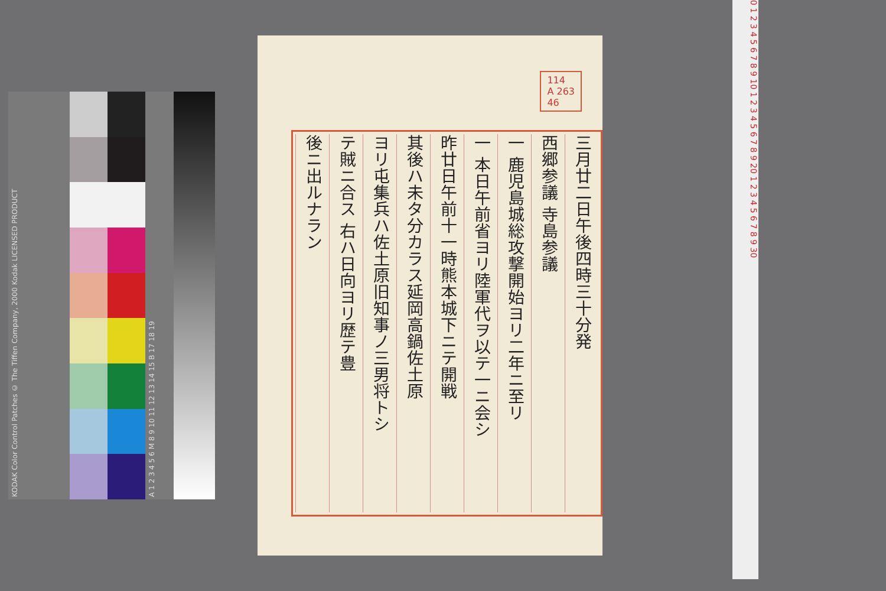KODAK Color Control Patches © The Tiffen Company, 2000 Kodak LICENSED PRODUCT
A 1 2 3 4 5 6 M 8 9 10 11 12 13 14 15 B 17 18 19
114
A 263
46
三月廿二日午後四時三十分発
西郷参議 寺島参議
一 鹿児島城総攻撃開始ヨリ二年ニ至リ
一 本日午前省ヨリ陸軍代ヲ以テ一ニ会シ
昨廿日午前十一時熊本城下ニテ開戦
其後ハ未タ分カラス延岡高鍋佐土原
ヨリ屯集兵ハ佐土原旧知事ノ三男将トシ
テ賊ニ合ス 右ハ日向ヨリ歴テ豊
後ニ出ルナラン
0 1 2 3 4 5 6 7 8 9 10 1 2 3 4 5 6 7 8 9 20 1 2 3 4 5 6 7 8 9 30